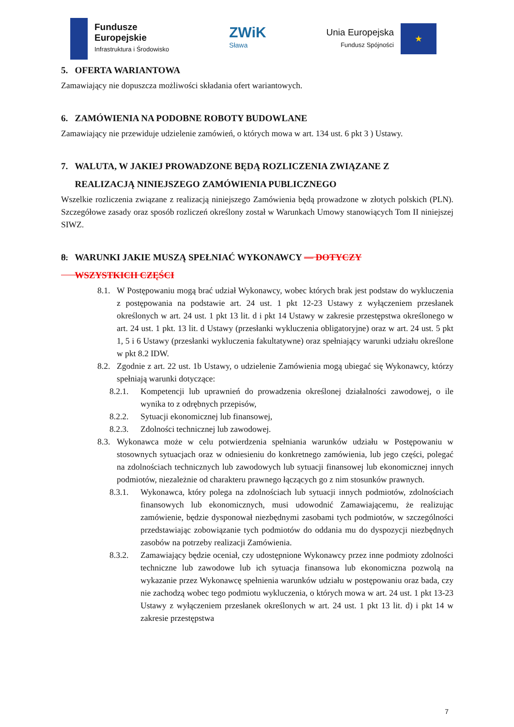Fundusze
Europejskie
Infrastruktura i Środowisko
ZWiK
Sława
Unia Europejska
Fundusz Spójności
★
5. OFERTA WARIANTOWA
Zamawiający nie dopuszcza możliwości składania ofert wariantowych.
6. ZAMÓWIENIA NA PODOBNE ROBOTY BUDOWLANE
Zamawiający nie przewiduje udzielenie zamówień, o których mowa w art. 134 ust. 6 pkt 3 ) Ustawy.
7. WALUTA, W JAKIEJ PROWADZONE BĘDĄ ROZLICZENIA ZWIĄZANE Z
REALIZACJĄ NINIEJSZEGO ZAMÓWIENIA PUBLICZNEGO
Wszelkie rozliczenia związane z realizacją niniejszego Zamówienia będą prowadzone w złotych polskich (PLN). Szczegółowe zasady oraz sposób rozliczeń określony został w Warunkach Umowy stanowiących Tom II niniejszej SIWZ.
8. WARUNKI JAKIE MUSZĄ SPEŁNIAĆ WYKONAWCY — DOTYCZY
WSZYSTKICH CZĘŚCI
8.1. W Postępowaniu mogą brać udział Wykonawcy, wobec których brak jest podstaw do wykluczenia z postępowania na podstawie art. 24 ust. 1 pkt 12-23 Ustawy z wyłączeniem przesłanek określonych w art. 24 ust. 1 pkt 13 lit. d i pkt 14 Ustawy w zakresie przestępstwa określonego w art. 24 ust. 1 pkt. 13 lit. d Ustawy (przesłanki wykluczenia obligatoryjne) oraz w art. 24 ust. 5 pkt 1, 5 i 6 Ustawy (przesłanki wykluczenia fakultatywne) oraz spełniający warunki udziału określone w pkt 8.2 IDW.
8.2. Zgodnie z art. 22 ust. 1b Ustawy, o udzielenie Zamówienia mogą ubiegać się Wykonawcy, którzy spełniają warunki dotyczące:
8.2.1. Kompetencji lub uprawnień do prowadzenia określonej działalności zawodowej, o ile wynika to z odrębnych przepisów,
8.2.2. Sytuacji ekonomicznej lub finansowej,
8.2.3. Zdolności technicznej lub zawodowej.
8.3. Wykonawca może w celu potwierdzenia spełniania warunków udziału w Postępowaniu w stosownych sytuacjach oraz w odniesieniu do konkretnego zamówienia, lub jego części, polegać na zdolnościach technicznych lub zawodowych lub sytuacji finansowej lub ekonomicznej innych podmiotów, niezależnie od charakteru prawnego łączących go z nim stosunków prawnych.
8.3.1. Wykonawca, który polega na zdolnościach lub sytuacji innych podmiotów, zdolnościach finansowych lub ekonomicznych, musi udowodnić Zamawiającemu, że realizując zamówienie, będzie dysponował niezbędnymi zasobami tych podmiotów, w szczególności przedstawiając zobowiązanie tych podmiotów do oddania mu do dyspozycji niezbędnych zasobów na potrzeby realizacji Zamówienia.
8.3.2. Zamawiający będzie oceniał, czy udostępnione Wykonawcy przez inne podmioty zdolności techniczne lub zawodowe lub ich sytuacja finansowa lub ekonomiczna pozwolą na wykazanie przez Wykonawcę spełnienia warunków udziału w postępowaniu oraz bada, czy nie zachodzą wobec tego podmiotu wykluczenia, o których mowa w art. 24 ust. 1 pkt 13-23 Ustawy z wyłączeniem przesłanek określonych w art. 24 ust. 1 pkt 13 lit. d) i pkt 14 w zakresie przestępstwa
7